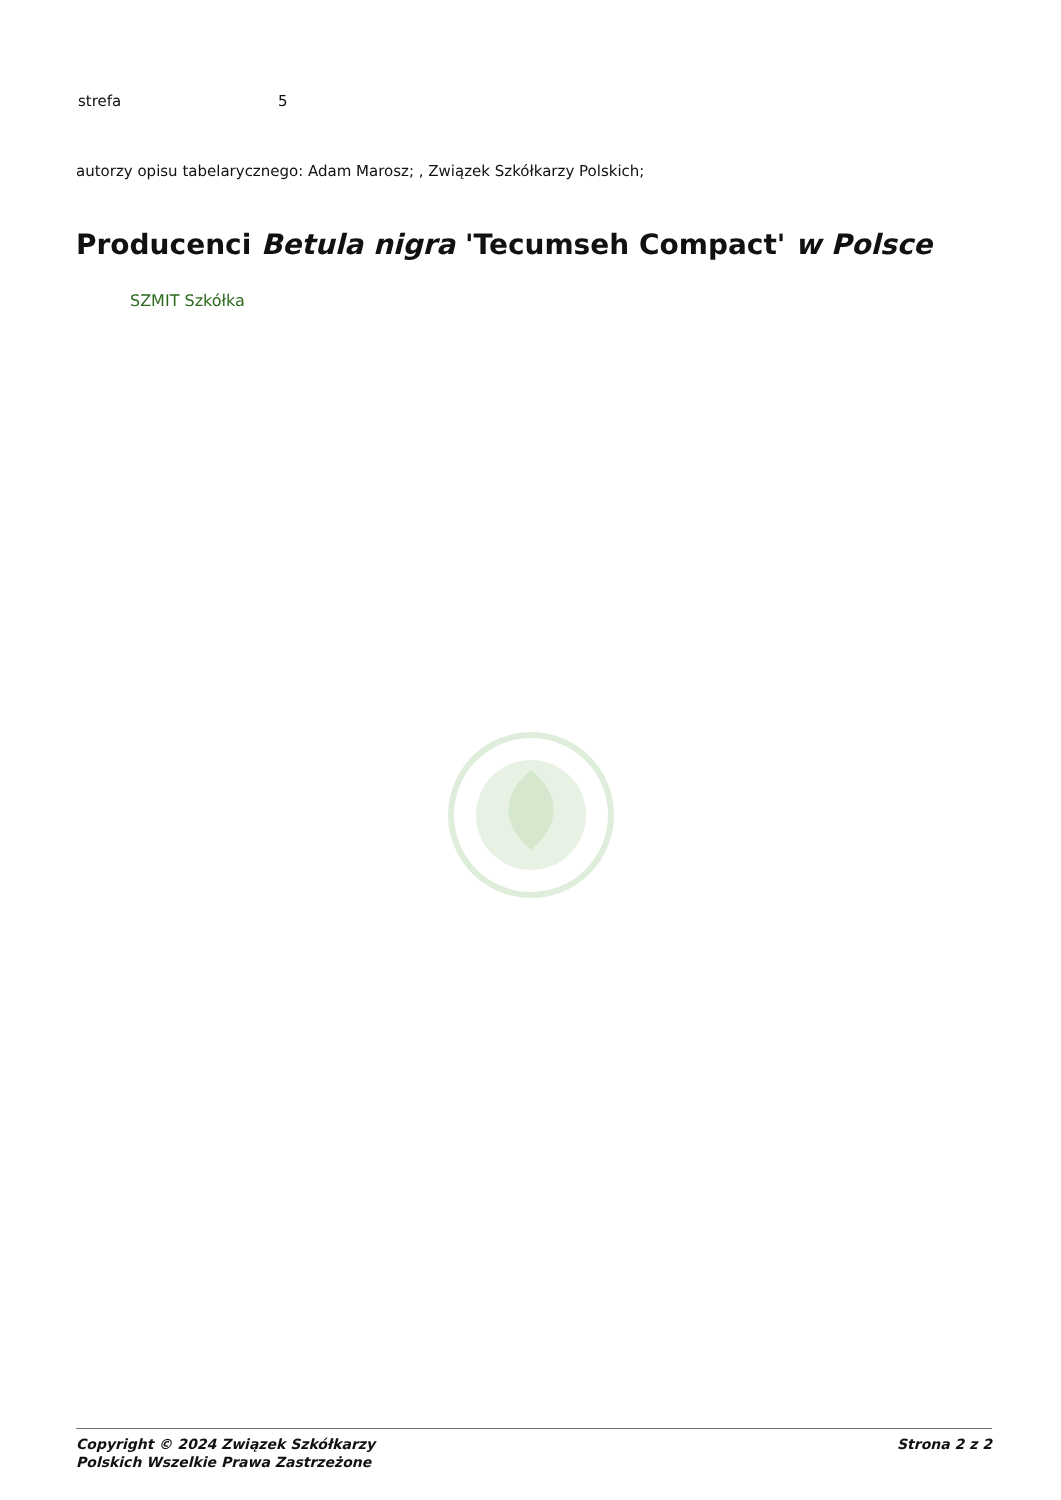| strefa | 5 |
autorzy opisu tabelarycznego: Adam Marosz; , Związek Szkółkarzy Polskich;
Producenci Betula nigra 'Tecumseh Compact' w Polsce
SZMIT Szkółka
Copyright © 2024 Związek Szkółkarzy
Polskich Wszelkie Prawa Zastrzeżone
Strona 2 z 2